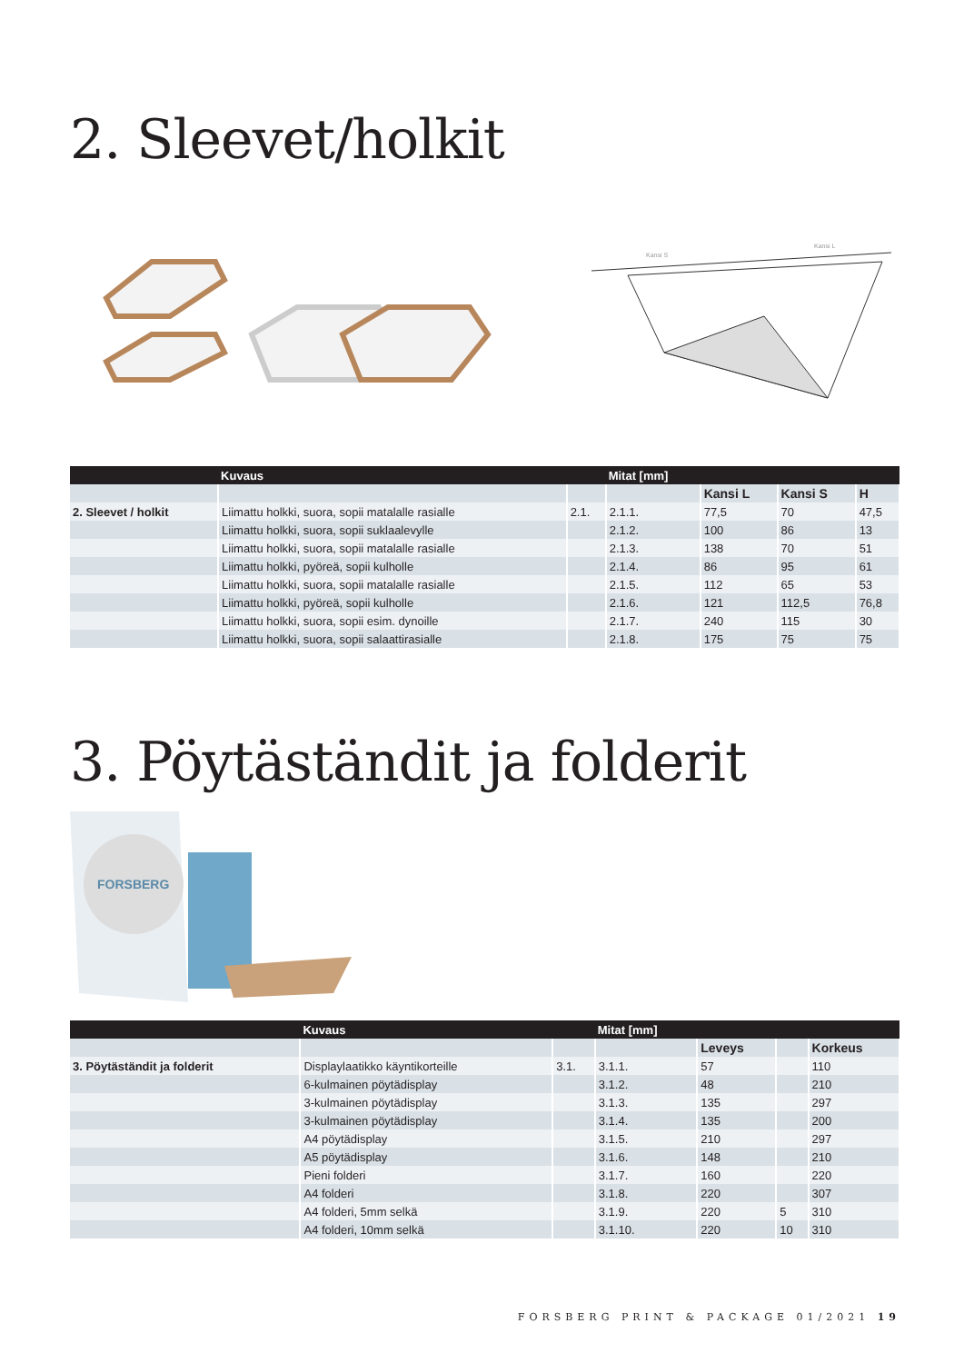2. Sleevet/holkit
Kansi S
Kansi L
| | Kuvaus | | Mitat [mm] | | | |
| --- | --- | --- | --- | --- | --- | --- |
| | | | | Kansi L | Kansi S | H |
| 2. Sleevet / holkit | Liimattu holkki, suora, sopii matalalle rasialle | 2.1. | 2.1.1. | 77,5 | 70 | 47,5 |
| | Liimattu holkki, suora, sopii suklaalevylle | | 2.1.2. | 100 | 86 | 13 |
| | Liimattu holkki, suora, sopii matalalle rasialle | | 2.1.3. | 138 | 70 | 51 |
| | Liimattu holkki, pyöreä, sopii kulholle | | 2.1.4. | 86 | 95 | 61 |
| | Liimattu holkki, suora, sopii matalalle rasialle | | 2.1.5. | 112 | 65 | 53 |
| | Liimattu holkki, pyöreä, sopii kulholle | | 2.1.6. | 121 | 112,5 | 76,8 |
| | Liimattu holkki, suora, sopii esim. dynoille | | 2.1.7. | 240 | 115 | 30 |
| | Liimattu holkki, suora, sopii salaattirasialle | | 2.1.8. | 175 | 75 | 75 |
3. Pöytäständit ja folderit
FORSBERG
| | Kuvaus | | Mitat [mm] | | | |
| --- | --- | --- | --- | --- | --- | --- |
| | | | | Leveys | | Korkeus |
| 3. Pöytäständit ja folderit | Displaylaatikko käyntikorteille | 3.1. | 3.1.1. | 57 | | 110 |
| | 6-kulmainen pöytädisplay | | 3.1.2. | 48 | | 210 |
| | 3-kulmainen pöytädisplay | | 3.1.3. | 135 | | 297 |
| | 3-kulmainen pöytädisplay | | 3.1.4. | 135 | | 200 |
| | A4 pöytädisplay | | 3.1.5. | 210 | | 297 |
| | A5 pöytädisplay | | 3.1.6. | 148 | | 210 |
| | Pieni folderi | | 3.1.7. | 160 | | 220 |
| | A4 folderi | | 3.1.8. | 220 | | 307 |
| | A4 folderi, 5mm selkä | | 3.1.9. | 220 | 5 | 310 |
| | A4 folderi, 10mm selkä | | 3.1.10. | 220 | 10 | 310 |
FORSBERG PRINT & PACKAGE 01/2021 19